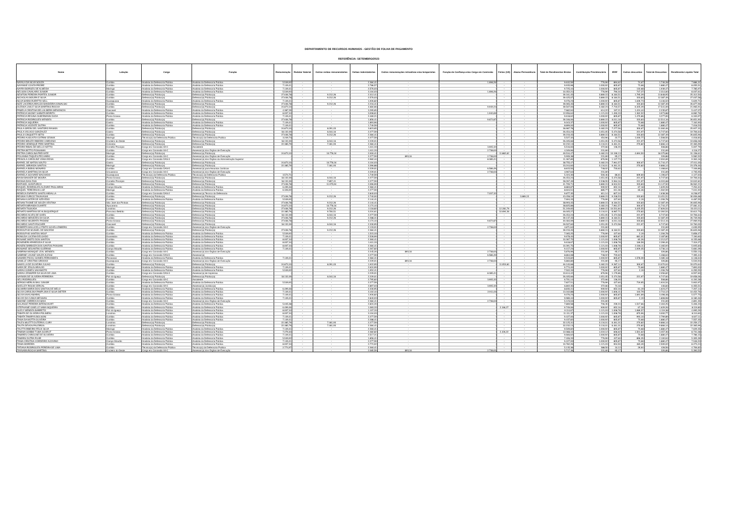DEPARTAMENTO DE RECURSOS HUMANOS - GESTÃO DE FOLHA DE PAGAMENTO
REFERÊNCIA: SETEMBRO/2023
| Nome | Lotação | Cargo | Função | Remuneração | Redutor Salarial | Outras verbas remuneratórias | Verbas indenizatórias | Outras remunerações retroativas e/ou temporárias | Função de Confiança e/ou Cargo em Comissão | Férias (1/3) | Abono Permanência | Total de Rendimentos Brutos | Contribuição Previdenciária | IRRF | Outros descontos | Total de Descontos | Rendimento Líquido Total |
| --- | --- | --- | --- | --- | --- | --- | --- | --- | --- | --- | --- | --- | --- | --- | --- | --- | --- |
| NAYALA DA SILVA SOUZA | Curitiba | Analista da Defensoria Pública | Analista da Defensoria Publica | 5.549,92 | - | - | 2.384,41 | - | 1.698,26 | - | - | 9.632,59 | 776,99 | 894,62 | 74,67 | 1.746,28 | 7.886,31 |
| NAYANNE COSTA FREIRE | Curitiba | Analista da Defensoria Pública | Analista da Defensoria Publica | 7.149,41 | - | - | 2.786,57 | - | - | - | - | 9.935,98 | 1.000,92 | 805,87 | 73,68 | 1.880,47 | 8.055,51 |
| NAYRA BORGES DE ALMEIDA | Maringá | Analista da Defensoria Pública | Analista da Defensoria Publica | 7.149,41 | - | - | 2.576,03 | - | - | - | - | 9.725,44 | 1.000,92 | 805,87 | 132,68 | 1.939,47 | 7.785,97 |
| NELSON CAVALARO JUNIOR | Curitiba | Analista da Defensoria Pública | Analista da Defensoria Publica | 5.549,92 | - | - | 3.104,03 | - | 1.698,26 | - | - | 10.352,21 | 776,99 | 790,34 | 747,27 | 2.314,60 | 8.037,61 |
| NEWTON PEREIRA PORTES JUNIOR | Curitiba | Defensor(a) Público(a) | Defensor(a) Público(a) | 27.636,78 | - | 9.212,26 | 2.312,41 | - | - | - | - | 39.161,45 | 3.869,15 | 8.184,51 | 1.795,29 | 13.848,95 | 25.312,50 |
| NICHOLAS MOURA E SILVA | Curitiba | Defensor(a) Público(a) | Defensor(a) Público(a) | 27.636,78 | - | 9.212,26 | 2.576,03 | - | - | - | - | 39.425,07 | 3.869,15 | 8.184,51 | 333,83 | 12.387,49 | 27.037,58 |
| NILVA MARIA RUFATTO SELL | Guarapuava | Analista da Defensoria Pública | Analista da Defensoria Publica | 7.149,41 | - | - | 1.926,82 | - | - | - | - | 9.076,23 | 1.000,92 | 805,87 | 1.639,73 | 3.446,52 | 5.629,71 |
| NIZE LACERDA ARAUJO BANDEIRA KOWALSKI | Curitiba | Defensor(a) Público(a) | Defensor(a) Público(a) | 27.636,78 | - | 9.212,26 | 2.216,41 | - | - | - | - | 39.065,45 | 3.869,15 | 8.184,51 | 333,83 | 12.387,49 | 26.677,96 |
| OLENKA LINS E SILVA MARTINS ROCHA | Curitiba | Defensor(a) Público(a) | Defensor(a) Público(a) | 24.873,10 | - | - | 4.684,66 | - | 9.949,24 | - | - | 39.507,00 | 3.482,23 | 7.733,57 | 6.325,29 | 17.541,09 | 21.965,91 |
| PAMELA CRISTINA DELLALIBERA MENONCIN | Cascavel | Analista da Defensoria Pública | Analista da Defensoria Publica | 4.387,29 | - | - | 3.295,65 | - | - | - | - | 7.682,94 | 614,22 | 197,21 | 1.424,44 | 2.235,87 | 5.447,07 |
| PATRICIA NAOMY SHIBATA BEIRITH | Curitiba | Analista da Defensoria Pública | Analista da Defensoria Publica | 8.007,34 | - | - | 3.008,61 | - | 1.940,69 | - | - | 12.956,64 | 1.121,03 | 1.490,33 | 1.362,52 | 3.973,88 | 8.982,76 |
| PATRICIA REGINA OLBERMANN DUDA | Ponta Grossa | Analista da Defensoria Pública | Analista da Defensoria Publica | 7.149,41 | - | - | 2.469,21 | - | - | - | - | 9.618,62 | 1.000,92 | 805,87 | 1.470,86 | 3.277,65 | 6.340,97 |
| PATRICIA RODRIGUES MENDES | Curitiba | Defensor(a) Público(a) | Defensor(a) Público(a) | 27.636,78 | - | - | 1.856,41 | - | 9.672,87 | - | - | 39.166,06 | 3.869,15 | 8.311,18 | 333,83 | 12.514,16 | 26.651,90 |
| PATRICIA SIQUEIRA | Castro | Analista da Defensoria Pública | Analista da Defensoria Publica | 7.149,41 | - | - | 1.893,96 | - | - | - | - | 9.043,37 | 1.000,92 | 805,87 | 73,68 | 1.880,47 | 7.162,90 |
| PATRICIA VICENTE DUTRA | Curitiba | Analista da Defensoria Pública | Analista da Defensoria Publica | 7.149,41 | - | - | 1.749,59 | - | - | - | - | 8.899,00 | 1.000,92 | 805,87 | 73,68 | 1.880,47 | 7.018,53 |
| PAULA GREIN DEL SANTORO RASKIN | Curitiba | Defensor(a) Público(a) | Defensor(a) Público(a) | 24.873,10 | - | 8.291,03 | 3.823,65 | - | - | - | - | 36.987,78 | 3.482,23 | 7.277,56 | 300,67 | 11.060,46 | 25.927,32 |
| PAULA VOLACO GONZALEZ | Castro | Defensor(a) Público(a) | Defensor(a) Público(a) | 18.132,49 | - | 6.044,16 | 2.277,59 | - | - | - | - | 26.454,24 | 1.051,05 | 5.474,58 | 221,97 | 6.747,60 | 19.706,64 |
| PAULO CINQUETTI NETO | Curitiba | Defensor(a) Público(a) | Defensor(a) Público(a) | 27.636,78 | - | 9.212,26 | 2.384,41 | - | - | - | - | 39.233,45 | 3.869,15 | 8.184,51 | 333,83 | 12.387,49 | 26.845,96 |
| PEDRO AUGUSTO COTRIM CESNIK | Maringá | Técnico(a) da Defensoria Pública | Técnico(a) da Defensoria Publica | 3.249,73 | - | - | 2.277,59 | - | - | - | - | 5.527,32 | 454,96 | 22,77 | 1.030,77 | 1.508,50 | 4.018,82 |
| PEDRO BRUZZI RIBEIRO CARDOSO | Cruzeiro do Oeste | Defensor(a) Público(a) | Defensor(a) Público(a) | 18.132,49 | - | 6.044,16 | 2.229,01 | - | - | - | - | 26.405,66 | 1.051,05 | 5.474,58 | 221,97 | 6.747,60 | 19.658,06 |
| PEDRO HENRIQUE PIRO MARTINS | Colombo | Defensor(a) Público(a) | Defensor(a) Público(a) | 22.385,79 | - | 7.461,93 | 2.384,41 | - | - | - | - | 32.232,13 | 3.134,01 | 6.461,31 | 270,82 | 9.866,14 | 22.365,99 |
| PEDRO RIBAS DE MELLO NETTO | Cornélio Procópio | Cargo em Comissão 02-C | Assistente | - | - | - | 1.611,33 | - | 3.905,32 | - | - | 5.516,65 | 372,66 | 136,20 | - | 508,86 | 5.007,79 |
| PIETRA BETTO POSSAMAI | Curitiba | Cargo em Comissão 04-C | Assessor(a) dos Órgãos de Execução | - | - | - | 1.611,33 | - | 2.738,63 | - | - | 4.349,96 | 231,69 | - | - | 231,69 | 4.118,27 |
| PIETRA CAROLINA PREVIATE | Maringá | Defensor(a) Público(a) | Defensor(a) Público(a) | 24.873,10 | - | 10.778,34 | 2.000,41 | - | - | 11.882,62 | - | 49.534,47 | 3.482,23 | 10.199,13 | 4.694,50 | 18.375,86 | 31.158,61 |
| POLIANNA TAQUES PECHARKI | Curitiba | Cargo em Comissão 04-C | Assessor(a) dos Órgãos de Execução | - | - | - | 2.277,59 | 893,16 | 2.738,63 | - | - | 5.909,38 | 231,69 | 95,17 | - | 326,86 | 5.582,52 |
| PRISCILA CAROLINE VIANA ROSA | Curitiba | Cargo em Comissão DAS-3 | Assessor(a) dos Órgãos da Administração Superior | - | - | - | 2.982,44 | - | 8.385,41 | - | - | 11.367,85 | 876,96 | 1.127,73 | - | 2.004,69 | 9.363,16 |
| RAFAEL DE MATOS SOUTO | Castro | Defensor(a) Público(a) | Defensor(a) Público(a) | 24.873,10 | - | 10.778,34 | 3.104,03 | - | - | - | - | 38.755,47 | 3.482,23 | 7.961,57 | 300,67 | 11.744,47 | 27.011,00 |
| RAFAEL MIRANDA SANTOS | Maringá | Defensor(a) Público(a) | Defensor(a) Público(a) | 22.385,79 | - | 7.461,93 | 3.396,88 | - | - | - | - | 33.244,60 | 3.134,01 | 6.461,31 | 270,82 | 9.866,14 | 23.378,46 |
| RAFAELA BOBIG MONARO | Curitiba | Cargo em Comissão DAS-5 | Assessor(a) para Assuntos Jurídicos | - | - | - | 2.229,01 | - | 6.586,49 | - | - | 8.815,50 | 748,02 | 720,62 | - | 1.468,64 | 7.346,86 |
| RAFAELA MARTINS DA SILVA | Umuarama | Cargo em Comissão 04-C | Assessor(a) dos Órgãos de Execução | - | - | - | 2.229,01 | - | 2.738,63 | - | - | 4.967,64 | 231,69 | - | - | 231,69 | 4.735,95 |
| RAFAELA SCHVARZ MACHADO | Guarapuava | Técnico(a) da Defensoria Pública | Técnico(a) da Defensoria Publica | 3.574,71 | - | - | 1.749,59 | - | - | - | - | 5.324,30 | 500,46 | 86,61 | 609,60 | 1.196,67 | 4.127,63 |
| RAISA BAKKER DE MOURA | Ponta Grossa | Defensor(a) Público(a) | Defensor(a) Público(a) | 18.132,49 | - | 6.044,16 | 2.277,59 | - | - | - | - | 26.454,24 | 1.051,05 | 5.474,58 | 221,97 | 6.747,60 | 19.706,64 |
| RAÍSSA DIAS ZAIA | Cornélio Procópio | Defensor(a) Público(a) | Defensor(a) Público(a) | 18.132,49 | - | 7.857,41 | 2.277,59 | - | - | - | - | 28.267,49 | 2.538,55 | 5.564,16 | 221,97 | 8.324,68 | 19.942,81 |
| RAPHAEL GIANTURCO | Curitiba | Defensor(a) Público(a) | Defensor(a) Público(a) | 27.636,78 | - | 11.975,94 | 2.096,99 | - | - | - | - | 41.709,71 | 3.869,15 | 8.944,52 | 333,83 | 13.147,50 | 28.562,21 |
| RAQUEL RODRIGUES ALEGRE PAGLIARINI | Campo Mourão | Analista da Defensoria Pública | Analista da Defensoria Publica | 6.499,46 | - | - | 2.384,41 | - | - | - | - | 8.883,87 | 909,92 | 652,16 | 67,18 | 1.629,26 | 7.254,61 |
| RAQUEL TEREZINHA LUIZ | Maringá | Analista da Defensoria Pública | Analista da Defensoria Publica | 6.326,92 | - | - | 2.277,59 | - | - | - | - | 8.604,51 | 885,77 | 611,36 | 65,46 | 1.562,59 | 7.041,92 |
| REBECA ESPIRITO SANTO ABDALLA | Curitiba | Cargo em Comissão DAS-2 | Assessor(a) Tecnico da Defensoria | - | - | - | 2.840,03 | - | 7.037,32 | - | - | 9.877,35 | 811,14 | 827,24 | - | 1.638,38 | 8.238,97 |
| REGINA YURICO TAKAHASHI | Curitiba | Defensor(a) Público(a) | Defensor(a) Público(a) | 27.636,78 | - | 9.212,26 | 2.740,00 | - | - | - | 3.869,15 | 43.458,19 | 3.869,15 | 9.248,53 | 333,83 | 13.451,51 | 30.006,68 |
| RENAN KUSTER DE AZEVEDO | Curitiba | Analista da Defensoria Pública | Analista da Defensoria Publica | 5.549,92 | - | - | 2.144,41 | - | - | - | - | 7.694,33 | 776,99 | 427,60 | 2,19 | 1.206,78 | 6.487,55 |
| RENAN THOME DE SOUZA VESTINA | São José dos Pinhais | Defensor(a) Público(a) | Defensor(a) Público(a) | 27.636,78 | - | 9.212,26 | 2.144,41 | - | - | - | - | 38.993,45 | 3.869,15 | 8.184,51 | 333,83 | 12.387,49 | 26.605,96 |
| RENATA MIRANDA DUARTE | Apucarana | Defensor(a) Público(a) | Defensor(a) Público(a) | 24.873,10 | - | 10.778,34 | 3.174,44 | - | - | - | - | 38.825,88 | 3.482,23 | 7.961,57 | 300,67 | 11.744,47 | 27.081,41 |
| RENATA TSUKADA | Londrina | Defensor(a) Público(a) | Defensor(a) Público(a) | 27.636,78 | - | 9.212,26 | 2.118,82 | - | - | 12.281,79 | - | 51.249,65 | 3.869,15 | 10.531,84 | 3.425,55 | 17.826,54 | 33.423,11 |
| RENATO MARTINS DE ALBUQUERQUE | Francisco Beltrão | Defensor(a) Público(a) | Defensor(a) Público(a) | 22.385,79 | - | 9.700,51 | 3.224,61 | - | - | 10.694,36 | - | 46.005,27 | 3.134,01 | 8.987,71 | 270,82 | 12.392,54 | 33.612,73 |
| RICARDO ALVES DE GOES | Curitiba | Defensor(a) Público(a) | Defensor(a) Público(a) | 18.132,49 | - | 6.044,16 | 2.277,59 | - | - | - | - | 26.454,24 | 1.051,05 | 5.474,58 | 221,97 | 6.747,60 | 19.706,64 |
| RICARDO MENEZES DA SILVA | Curitiba | Defensor(a) Público(a) | Defensor(a) Público(a) | 27.636,78 | - | 9.212,26 | 2.288,41 | - | - | - | - | 39.137,45 | 3.869,15 | 8.184,51 | 333,83 | 12.387,49 | 26.749,96 |
| RICARDO MILBRATH PADOIM | Ponta Grossa | Defensor(a) Público(a) | Defensor(a) Público(a) | 27.636,78 | - | - | 3.174,44 | - | 9.672,87 | - | - | 40.484,09 | 3.869,15 | 8.311,18 | 333,83 | 12.514,16 | 27.969,93 |
| RICARDO SANTI FISCHER | Cascavel | Defensor(a) Público(a) | Defensor(a) Público(a) | 18.132,49 | - | 6.044,16 | 2.330,95 | - | - | - | - | 26.507,60 | 1.051,05 | 5.474,58 | 221,97 | 6.747,60 | 19.760,00 |
| ROBERTA MALUCELLI PINTO SCHELLENBERG | Curitiba | Cargo em Comissão 04-C | Assessor(a) dos Órgãos de Execução | - | - | - | 2.133,01 | - | 2.738,63 | - | - | 4.871,64 | 231,69 | - | - | 231,69 | 4.639,95 |
| RODOLPHO MUSSEL DE MACEDO | Curitiba | Defensor(a) Público(a) | Defensor(a) Público(a) | 27.636,78 | - | 9.212,26 | 2.384,41 | - | - | - | - | 39.233,45 | 3.869,15 | 8.184,51 | 333,83 | 12.387,49 | 26.845,96 |
| RODOLPHO SANTOS WOLF | Curitiba | Analista da Defensoria Pública | Analista da Defensoria Publica | 5.549,92 | - | - | 1.515,33 | - | - | - | - | 7.065,25 | 776,99 | 427,60 | 2,19 | 1.206,78 | 5.858,47 |
| RONILDA LUCENA DELGADO | Guaratuba | Analista da Defensoria Pública | Analista da Defensoria Publica | 7.149,41 | - | - | 2.528,99 | - | - | - | - | 9.678,40 | 1.000,92 | 805,87 | 681,01 | 2.487,80 | 7.190,60 |
| ROSANE MIOTO DOS SANTOS | Curitiba | Analista da Defensoria Pública | Analista da Defensoria Publica | 8.007,34 | - | - | 2.360,41 | - | - | - | - | 10.367,75 | 1.121,03 | 1.008,78 | 82,26 | 2.212,07 | 8.155,68 |
| ROSEMERI APARECIDA E SILVA | Curitiba | Analista da Defensoria Pública | Analista da Defensoria Publica | 8.007,34 | - | - | 1.611,33 | - | - | - | - | 9.618,67 | 1.121,03 | 1.008,78 | 169,59 | 2.299,40 | 7.319,27 |
| ROSENI BARBOZA DOS SANTOS POSSANI | Curitiba | Analista da Defensoria Pública | Analista da Defensoria Publica | 8.007,34 | - | - | 2.384,41 | - | - | - | - | 10.391,75 | 1.121,03 | 1.008,78 | 2.336,11 | 4.465,92 | 5.925,83 |
| ROSIANE SEGANTINI GUERINO | Campo Mourão | Analista da Defensoria Pública | Analista da Defensoria Publica | 7.149,41 | - | - | 2.267,82 | - | - | - | - | 9.417,23 | 1.000,92 | 805,87 | 1.929,35 | 3.736,14 | 5.681,09 |
| SABRINA MONIQUE LEAL MENDES | Curitiba | Cargo em Comissão 04-C | Assessor(a) dos Órgãos de Execução | - | - | - | 2.245,20 | 893,16 | 2.738,63 | - | - | 5.876,99 | 231,69 | 95,17 | - | 326,86 | 5.550,13 |
| SABRINE LOUISE SOUZA ALESSI | Curitiba | Cargo em Comissão DAS-5 | Assessor(a) | - | - | - | 2.277,59 | - | 6.586,49 | - | - | 8.864,08 | 748,02 | 720,62 | - | 1.468,64 | 7.395,44 |
| SAMARA PICOLI GOMES FERNANDES | Paranavaí | Analista da Defensoria Pública | Analista da Defensoria Publica | 7.149,41 | - | - | 2.384,41 | - | - | - | - | 9.533,82 | 1.000,92 | 805,87 | 1.578,39 | 3.385,18 | 6.148,64 |
| SAMILLE CRISTINA GROXKO | Guarapuava | Cargo em Comissão 04-C | Assessor(a) dos Órgãos de Execução | - | - | - | 2.229,01 | 893,16 | 2.738,63 | - | - | 5.860,80 | 231,69 | 95,17 | - | 326,86 | 5.533,94 |
| SAMYLLA DE OLIVEIRA JULIAO | Curitiba | Defensor(a) Público(a) | Defensor(a) Público(a) | 24.873,10 | - | 8.291,03 | 1.922,95 | - | - | 11.053,60 | - | 46.140,68 | 3.482,23 | 9.287,14 | 300,67 | 13.070,04 | 33.070,64 |
| SARA DE JESUS ARAUJO | Maringá | Analista da Defensoria Pública | Analista da Defensoria Publica | 7.149,41 | - | - | 2.624,99 | - | - | - | - | 9.774,40 | 1.000,92 | 805,87 | 73,68 | 1.880,47 | 7.893,93 |
| SARAH GOMES SAKAMOTO | Curitiba | Analista da Defensoria Pública | Analista da Defensoria Publica | 5.549,92 | - | - | 1.952,41 | - | - | - | - | 7.502,33 | 776,99 | 427,60 | 2,19 | 1.206,78 | 6.295,55 |
| SARAH JENNIFER DA SILVA DE LIMA | Curitiba | Cargo em Comissão DAS-3 | Assessor(a) de Imprensa | - | - | - | 2.229,01 | - | 8.385,41 | - | - | 10.614,42 | 876,96 | 1.179,86 | - | 2.056,82 | 8.557,60 |
| SAYMON DE OLIVEIRA FERREIRA | Foz do Iguaçu | Defensor(a) Público(a) | Defensor(a) Público(a) | 18.132,49 | - | 6.044,16 | 2.229,01 | - | - | - | - | 26.405,66 | 1.051,05 | 5.474,58 | 221,97 | 6.747,60 | 19.658,06 |
| SELI RODRIGUES | Curitiba | Cargo em Comissão 02-C | Assistente | - | - | - | 2.795,82 | - | 3.905,32 | - | - | 6.701,14 | 372,66 | 136,20 | - | 508,86 | 6.192,28 |
| SERGIO MERLIN BAU JUNIOR | Curitiba | Analista da Defensoria Pública | Analista da Defensoria Publica | 5.549,92 | - | - | 2.277,59 | - | - | - | - | 7.827,51 | 776,99 | 427,60 | 719,95 | 1.924,54 | 5.902,97 |
| SHELLEY ROLIM CERCAL | Curitiba | Cargo em Comissão 02-C | Assessor(a) Jurídico(a) | - | - | - | 2.897,03 | - | 3.905,32 | - | - | 6.802,35 | 372,66 | 74,18 | - | 446,84 | 6.355,51 |
| SILMARA MARIA DOS SANTOS DE MELO | Curitiba | Analista da Defensoria Pública | Analista da Defensoria Publica | 6.499,46 | - | - | 2.330,95 | - | - | - | - | 8.830,41 | 909,92 | 652,16 | 61,19 | 1.623,27 | 7.207,14 |
| SILVIA CAROLINA PAMPLONA E SILVA DIETER | Curitiba | Analista da Defensoria Pública | Analista da Defensoria Publica | 7.149,41 | - | - | 3.102,44 | - | 2.911,03 | - | - | 13.162,88 | 1.000,92 | 1.606,41 | 102,79 | 2.710,12 | 10.452,76 |
| SILVIA HAAS AMARAL | Ponta Grossa | Analista da Defensoria Pública | Analista da Defensoria Publica | 7.149,41 | - | - | 1.926,82 | - | - | - | - | 9.076,23 | 1.000,92 | 805,87 | 1.691,69 | 3.498,48 | 5.577,75 |
| SILVIO DA CUNHA MESSIAS | Curitiba | Analista da Defensoria Pública | Analista da Defensoria Publica | 7.149,41 | - | - | 2.840,03 | - | - | - | - | 9.989,44 | 1.000,92 | 805,87 | 2,19 | 1.808,98 | 8.180,46 |
| SIMONE CORREA DA MAIA | Curitiba | Cargo em Comissão 04-C | Assessor(a) dos Órgãos de Execução | - | - | - | 2.384,41 | - | 2.738,63 | - | - | 5.123,04 | 231,69 | - | - | 231,69 | 4.891,35 |
| SOLANGE PEREIRA BITENCOURT | Curitiba | Analista da Defensoria Pública | Analista da Defensoria Publica | 5.045,38 | - | - | 2.824,20 | - | - | - | - | 7.869,58 | 706,35 | 239,24 | 1.517,66 | 2.463,25 | 5.406,33 |
| STEPHANIE GISELLE SABA SIQUEIRA | Curitiba | Analista da Defensoria Pública | Analista da Defensoria Publica | 6.499,46 | - | - | 1.083,33 | - | - | 2.166,27 | - | 9.749,06 | 909,92 | 652,16 | 67,18 | 1.629,26 | 8.119,80 |
| SUELY MENDES BARRETO | Foz do Iguaçu | Analista da Defensoria Pública | Analista da Defensoria Publica | 8.007,34 | - | - | 1.107,33 | - | - | - | - | 9.114,67 | 1.121,03 | 1.008,78 | 1.989,57 | 4.119,38 | 4.995,29 |
| TABATA DE OLIVEIRA POLIMENI | Londrina | Analista da Defensoria Pública | Analista da Defensoria Publica | 8.007,34 | - | - | 3.104,03 | - | - | - | - | 11.111,37 | 1.121,03 | 1.008,78 | 870,96 | 3.000,77 | 8.110,60 |
| TABATA TAMIRYS BOLSONI | Curitiba | Analista da Defensoria Pública | Analista da Defensoria Publica | 7.149,41 | - | - | 2.277,59 | - | - | - | - | 9.427,00 | 1.000,92 | 805,87 | 993,10 | 2.799,89 | 6.627,11 |
| TAISA DA MOTTA OLIVEIRA | Curitiba | Analista da Defensoria Pública | Analista da Defensoria Publica | 7.149,41 | - | - | 2.288,41 | - | - | - | - | 9.437,82 | 1.000,92 | 805,87 | 73,68 | 1.880,47 | 7.557,35 |
| TALES MILETTI DUTERVIL CURY | Londrina | Defensor(a) Público(a) | Defensor(a) Público(a) | 22.385,79 | - | 7.461,93 | 2.277,59 | - | - | - | - | 32.125,31 | 3.134,01 | 6.461,31 | 270,82 | 9.866,14 | 22.259,17 |
| TALITA DEVOS FALEIROS | Londrina | Defensor(a) Público(a) | Defensor(a) Público(a) | 22.385,79 | - | 7.461,93 | 2.384,41 | - | - | - | - | 32.232,13 | 3.134,01 | 6.461,31 | 270,82 | 9.866,14 | 22.365,99 |
| TALITTA RIBEIRO FELIX SILVA | Maringá | Analista da Defensoria Pública | Analista da Defensoria Publica | 7.149,41 | - | - | 2.360,41 | - | - | - | - | 9.509,82 | 1.000,92 | 805,87 | 73,68 | 1.880,47 | 7.629,35 |
| TAMIMA GOBBO TUMA SCHRUT | Ponta Grossa | Analista da Defensoria Pública | Analista da Defensoria Publica | 7.279,40 | - | - | 2.382,82 | - | - | 2.426,22 | - | 12.088,44 | 1.019,12 | 836,62 | 1.501,62 | 3.357,36 | 8.731,08 |
| TAMIRES CAROLINE DE OLIVEIRA | Curitiba | Analista da Defensoria Pública | Analista da Defensoria Publica | 7.149,41 | - | - | 2.517,21 | - | - | - | - | 9.666,62 | 1.000,92 | 805,87 | 73,68 | 1.880,47 | 7.786,15 |
| TAMIRIS DUTRA FUHR | Curitiba | Analista da Defensoria Pública | Analista da Defensoria Publica | 5.549,92 | - | - | 1.856,41 | - | - | - | - | 7.406,33 | 776,99 | 427,60 | 896,35 | 2.100,94 | 5.305,39 |
| TANIA CRISTINA CORDEIRO ALDIVINO | Campo Mourão | Analista da Defensoria Pública | Analista da Defensoria Publica | 7.149,41 | - | - | 2.277,59 | - | - | - | - | 9.427,00 | 1.000,92 | 805,87 | 73,68 | 1.880,47 | 7.546,53 |
| TANIA MOREIRA | Curitiba | Analista da Defensoria Pública | Analista da Defensoria Publica | 8.007,34 | - | - | 2.774,92 | - | - | - | - | 10.782,26 | 1.121,03 | 904,50 | 483,49 | 2.509,02 | 8.273,24 |
| TATIANA RODRIGUES PEREIRA DE LIMA | Curitiba | Técnico(a) da Defensoria Pública | Técnico(a) da Defensoria Publica | 2.774,97 | - | - | 2.360,41 | - | - | - | - | 5.135,38 | 388,50 | 10,12 | 29,94 | 428,56 | 4.706,82 |
| TAYNARA ROCHA MARTINS | Cruzeiro do Oeste | Cargo em Comissão 04-C | Assessor(a) dos Órgãos de Execução | - | - | - | 2.085,59 | 893,16 | 2.738,63 | - | - | 5.717,38 | 231,69 | 95,17 | - | 326,86 | 5.390,52 |